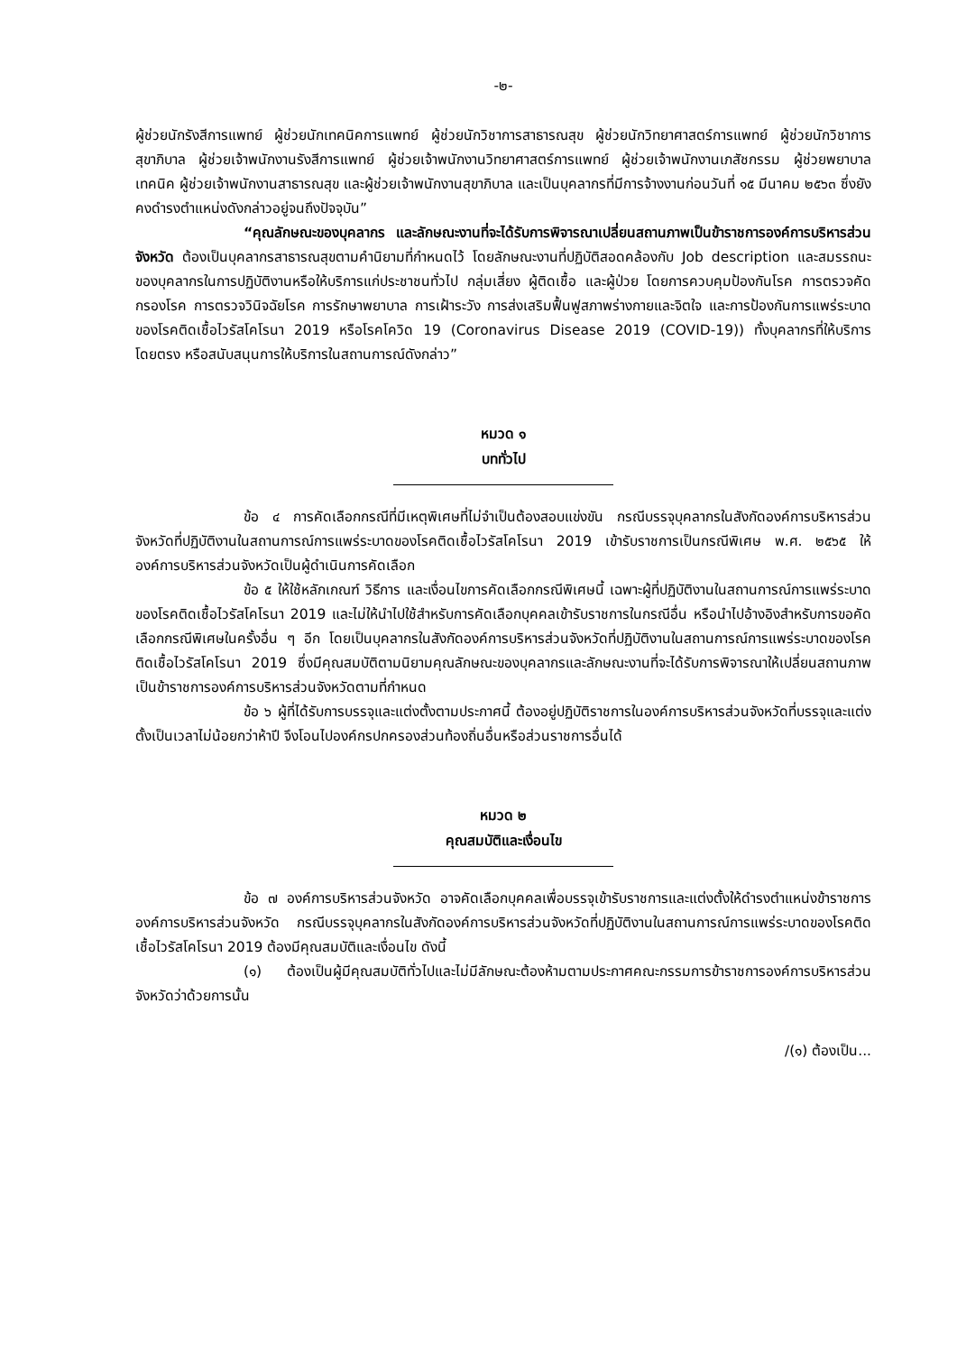-๒-
ผู้ช่วยนักรังสีการแพทย์ ผู้ช่วยนักเทคนิคการแพทย์ ผู้ช่วยนักวิชาการสาธารณสุข ผู้ช่วยนักวิทยาศาสตร์การแพทย์ ผู้ช่วยนักวิชาการสุขาภิบาล ผู้ช่วยเจ้าพนักงานรังสีการแพทย์ ผู้ช่วยเจ้าพนักงานวิทยาศาสตร์การแพทย์ ผู้ช่วยเจ้าพนักงานเภสัชกรรม ผู้ช่วยพยาบาลเทคนิค ผู้ช่วยเจ้าพนักงานสาธารณสุข และผู้ช่วยเจ้าพนักงานสุขาภิบาล และเป็นบุคลากรที่มีการจ้างงานก่อนวันที่ ๑๕ มีนาคม ๒๕๖๓ ซึ่งยังคงดำรงตำแหน่งดังกล่าวอยู่จนถึงปัจจุบัน”
“คุณลักษณะของบุคลากร และลักษณะงานที่จะได้รับการพิจารณาเปลี่ยนสถานภาพเป็นข้าราชการองค์การบริหารส่วนจังหวัด ต้องเป็นบุคลากรสาธารณสุขตามคำนิยามที่กำหนดไว้ โดยลักษณะงานที่ปฏิบัติสอดคล้องกับ Job description และสมรรถนะของบุคลากรในการปฏิบัติงานหรือให้บริการแก่ประชาชนทั่วไป กลุ่มเสี่ยง ผู้ติดเชื้อ และผู้ป่วย โดยการควบคุมป้องกันโรค การตรวจคัดกรองโรค การตรวจวินิจฉัยโรค การรักษาพยาบาล การเฝ้าระวัง การส่งเสริมฟื้นฟูสภาพร่างกายและจิตใจ และการป้องกันการแพร่ระบาดของโรคติดเชื้อไวรัสโคโรนา 2019 หรือโรคโควิด 19 (Coronavirus Disease 2019 (COVID-19)) ทั้งบุคลากรที่ให้บริการโดยตรง หรือสนับสนุนการให้บริการในสถานการณ์ดังกล่าว”
หมวด ๑
บททั่วไป
ข้อ ๔ การคัดเลือกกรณีที่มีเหตุพิเศษที่ไม่จำเป็นต้องสอบแข่งขัน กรณีบรรจุบุคลากรในสังกัดองค์การบริหารส่วนจังหวัดที่ปฏิบัติงานในสถานการณ์การแพร่ระบาดของโรคติดเชื้อไวรัสโคโรนา 2019 เข้ารับราชการเป็นกรณีพิเศษ พ.ศ. ๒๕๖๕ ให้องค์การบริหารส่วนจังหวัดเป็นผู้ดำเนินการคัดเลือก
ข้อ ๕ ให้ใช้หลักเกณฑ์ วิธีการ และเงื่อนไขการคัดเลือกกรณีพิเศษนี้ เฉพาะผู้ที่ปฏิบัติงานในสถานการณ์การแพร่ระบาดของโรคติดเชื้อไวรัสโคโรนา 2019 และไม่ให้นำไปใช้สำหรับการคัดเลือกบุคคลเข้ารับราชการในกรณีอื่น หรือนำไปอ้างอิงสำหรับการขอคัดเลือกกรณีพิเศษในครั้งอื่น ๆ อีก โดยเป็นบุคลากรในสังกัดองค์การบริหารส่วนจังหวัดที่ปฏิบัติงานในสถานการณ์การแพร่ระบาดของโรคติดเชื้อไวรัสโคโรนา 2019 ซึ่งมีคุณสมบัติตามนิยามคุณลักษณะของบุคลากรและลักษณะงานที่จะได้รับการพิจารณาให้เปลี่ยนสถานภาพเป็นข้าราชการองค์การบริหารส่วนจังหวัดตามที่กำหนด
ข้อ ๖ ผู้ที่ได้รับการบรรจุและแต่งตั้งตามประกาศนี้ ต้องอยู่ปฏิบัติราชการในองค์การบริหารส่วนจังหวัดที่บรรจุและแต่งตั้งเป็นเวลาไม่น้อยกว่าห้าปี จึงโอนไปองค์กรปกครองส่วนท้องถิ่นอื่นหรือส่วนราชการอื่นได้
หมวด ๒
คุณสมบัติและเงื่อนไข
ข้อ ๗ องค์การบริหารส่วนจังหวัด อาจคัดเลือกบุคคลเพื่อบรรจุเข้ารับราชการและแต่งตั้งให้ดำรงตำแหน่งข้าราชการองค์การบริหารส่วนจังหวัด กรณีบรรจุบุคลากรในสังกัดองค์การบริหารส่วนจังหวัดที่ปฏิบัติงานในสถานการณ์การแพร่ระบาดของโรคติดเชื้อไวรัสโคโรนา 2019 ต้องมีคุณสมบัติและเงื่อนไข ดังนี้
(๑) ต้องเป็นผู้มีคุณสมบัติทั่วไปและไม่มีลักษณะต้องห้ามตามประกาศคณะกรรมการข้าราชการองค์การบริหารส่วนจังหวัดว่าด้วยการนั้น
/(๑) ต้องเป็น...